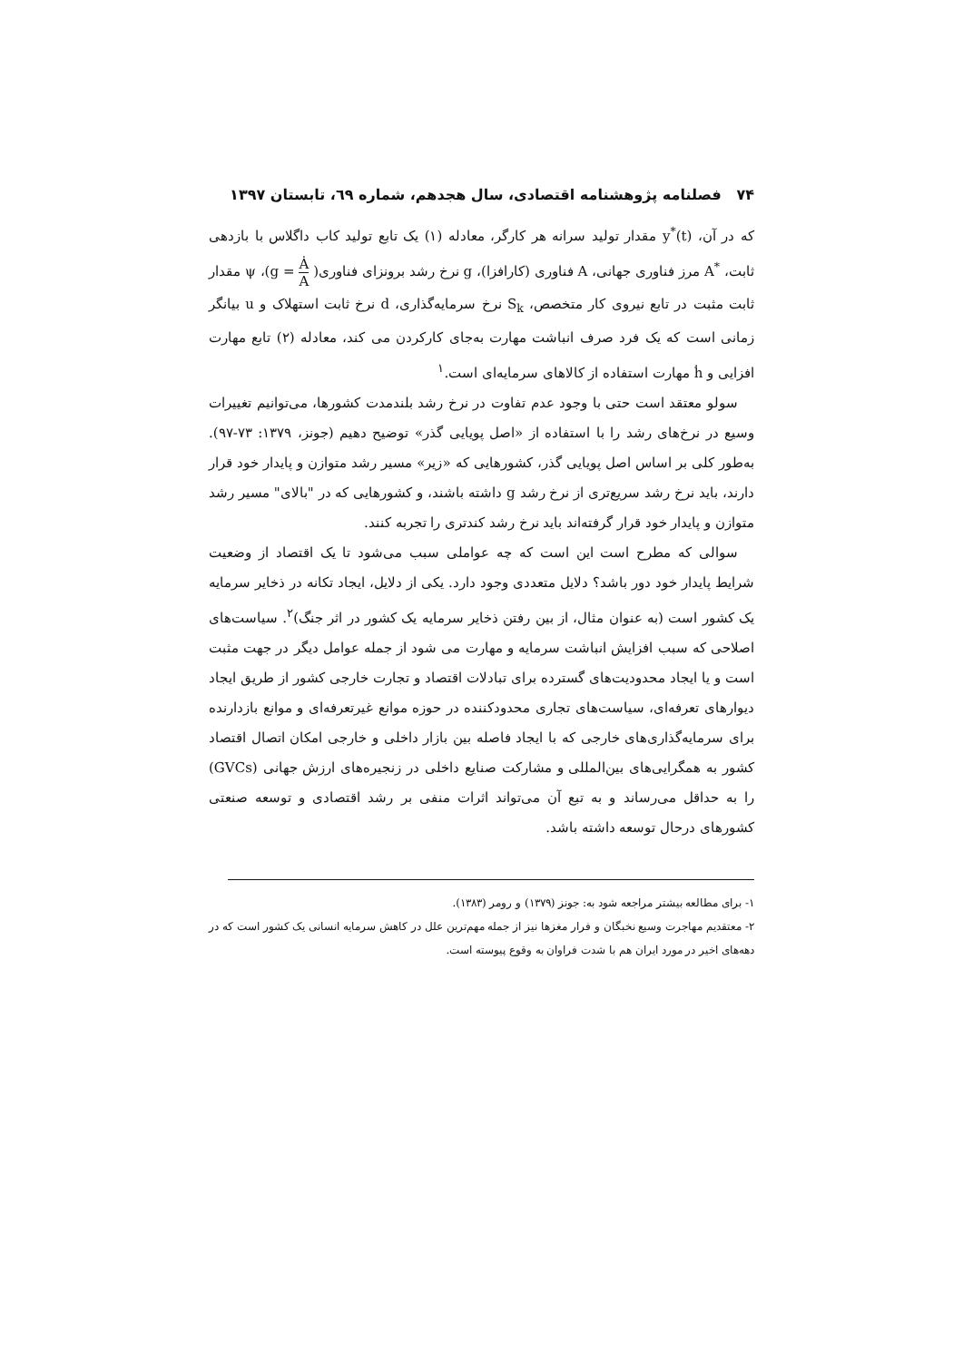۷۴ فصلنامه پژوهشنامه اقتصادی، سال هجدهم، شماره ٦٩، تابستان ۱۳۹۷
که در آن، y<sup>*</sup>(t) مقدار تولید سرانه هر کارگر، معادله (۱) یک تابع تولید کاب داگلاس با بازدهی ثابت، A<sup>*</sup> مرز فناوری جهانی، A فناوری (کارافزا)، g نرخ رشد برونزای فناوری( Ȧ A = g)، ψ مقدار ثابت مثبت در تابع نیروی کار متخصص، S<sub>k</sub> نرخ سرمایه‌گذاری، d نرخ ثابت استهلاک و u بیانگر زمانی است که یک فرد صرف انباشت مهارت به‌جای کارکردن می کند، معادله (۲) تابع مهارت افزایی و ḣ مهارت استفاده از کالاهای سرمایه‌ای است.<sup>۱</sup>
سولو معتقد است حتی با وجود عدم تفاوت در نرخ رشد بلندمدت کشورها، می‌توانیم تغییرات وسیع در نرخ‌های رشد را با استفاده از «اصل پویایی گذر» توضیح دهیم (جونز، ۱۳۷۹: ۷۳-۹۷). به‌طور کلی بر اساس اصل پویایی گذر، کشورهایی که «زیر» مسیر رشد متوازن و پایدار خود قرار دارند، باید نرخ رشد سریع‌تری از نرخ رشد g داشته باشند، و کشورهایی که در "بالای" مسیر رشد متوازن و پایدار خود قرار گرفته‌اند باید نرخ رشد کندتری را تجربه کنند.
سوالی که مطرح است این است که چه عواملی سبب می‌شود تا یک اقتصاد از وضعیت شرایط پایدار خود دور باشد؟ دلایل متعددی وجود دارد. یکی از دلایل، ایجاد تکانه در ذخایر سرمایه یک کشور است (به عنوان مثال، از بین رفتن ذخایر سرمایه یک کشور در اثر جنگ)<sup>۲</sup>. سیاست‌های اصلاحی که سبب افزایش انباشت سرمایه و مهارت می شود از جمله عوامل دیگر در جهت مثبت است و یا ایجاد محدودیت‌های گسترده برای تبادلات اقتصاد و تجارت خارجی کشور از طریق ایجاد دیوارهای تعرفه‌ای، سیاست‌های تجاری محدودکننده در حوزه موانع غیرتعرفه‌ای و موانع بازدارنده برای سرمایه‌گذاری‌های خارجی که با ایجاد فاصله بین بازار داخلی و خارجی امکان اتصال اقتصاد کشور به همگرایی‌های بین‌المللی و مشارکت صنایع داخلی در زنجیره‌های ارزش جهانی (GVCs) را به حداقل می‌رساند و به تبع آن می‌تواند اثرات منفی بر رشد اقتصادی و توسعه صنعتی کشورهای درحال توسعه داشته باشد.
۱- برای مطالعه بیشتر مراجعه شود به: جونز (۱۳۷۹) و رومر (۱۳۸۳).
۲- معتقدیم مهاجرت وسیع نخبگان و فرار مغزها نیز از جمله مهم‌ترین علل در کاهش سرمایه انسانی یک کشور است که در دهه‌های اخیر در مورد ایران هم با شدت فراوان به وقوع پیوسته است.